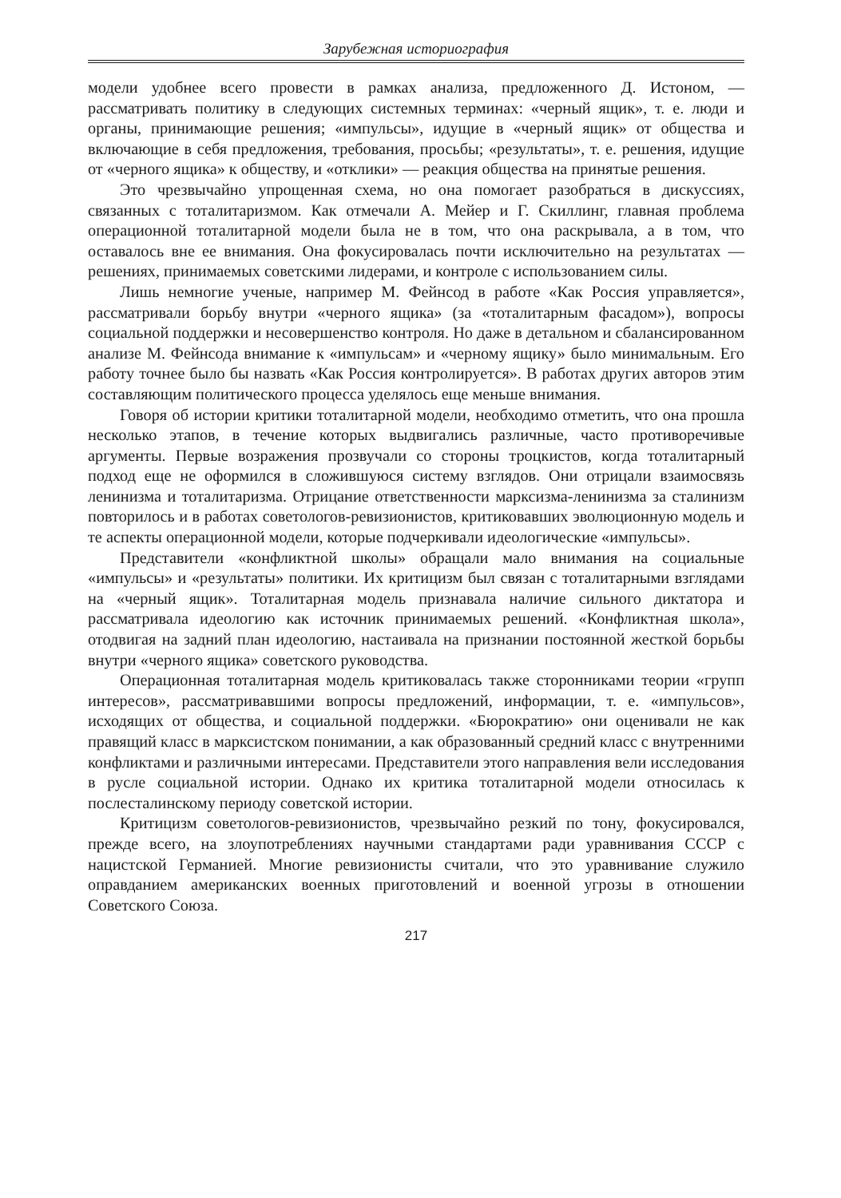Зарубежная историография
модели удобнее всего провести в рамках анализа, предложенного Д. Истоном, — рассматривать политику в следующих системных терминах: «черный ящик», т. е. люди и органы, принимающие решения; «импульсы», идущие в «черный ящик» от общества и включающие в себя предложения, требования, просьбы; «результаты», т. е. решения, идущие от «черного ящика» к обществу, и «отклики» — реакция общества на принятые решения.
Это чрезвычайно упрощенная схема, но она помогает разобраться в дискуссиях, связанных с тоталитаризмом. Как отмечали А. Мейер и Г. Скиллинг, главная проблема операционной тоталитарной модели была не в том, что она раскрывала, а в том, что оставалось вне ее внимания. Она фокусировалась почти исключительно на результатах — решениях, принимаемых советскими лидерами, и контроле с использованием силы.
Лишь немногие ученые, например М. Фейнсод в работе «Как Россия управляется», рассматривали борьбу внутри «черного ящика» (за «тоталитарным фасадом»), вопросы социальной поддержки и несовершенство контроля. Но даже в детальном и сбалансированном анализе М. Фейнсода внимание к «импульсам» и «черному ящику» было минимальным. Его работу точнее было бы назвать «Как Россия контролируется». В работах других авторов этим составляющим политического процесса уделялось еще меньше внимания.
Говоря об истории критики тоталитарной модели, необходимо отметить, что она прошла несколько этапов, в течение которых выдвигались различные, часто противоречивые аргументы. Первые возражения прозвучали со стороны троцкистов, когда тоталитарный подход еще не оформился в сложившуюся систему взглядов. Они отрицали взаимосвязь ленинизма и тоталитаризма. Отрицание ответственности марксизма-ленинизма за сталинизм повторилось и в работах советологов-ревизионистов, критиковавших эволюционную модель и те аспекты операционной модели, которые подчеркивали идеологические «импульсы».
Представители «конфликтной школы» обращали мало внимания на социальные «импульсы» и «результаты» политики. Их критицизм был связан с тоталитарными взглядами на «черный ящик». Тоталитарная модель признавала наличие сильного диктатора и рассматривала идеологию как источник принимаемых решений. «Конфликтная школа», отодвигая на задний план идеологию, настаивала на признании постоянной жесткой борьбы внутри «черного ящика» советского руководства.
Операционная тоталитарная модель критиковалась также сторонниками теории «групп интересов», рассматривавшими вопросы предложений, информации, т. е. «импульсов», исходящих от общества, и социальной поддержки. «Бюрократию» они оценивали не как правящий класс в марксистском понимании, а как образованный средний класс с внутренними конфликтами и различными интересами. Представители этого направления вели исследования в русле социальной истории. Однако их критика тоталитарной модели относилась к послесталинскому периоду советской истории.
Критицизм советологов-ревизионистов, чрезвычайно резкий по тону, фокусировался, прежде всего, на злоупотреблениях научными стандартами ради уравнивания СССР с нацистской Германией. Многие ревизионисты считали, что это уравнивание служило оправданием американских военных приготовлений и военной угрозы в отношении Советского Союза.
217